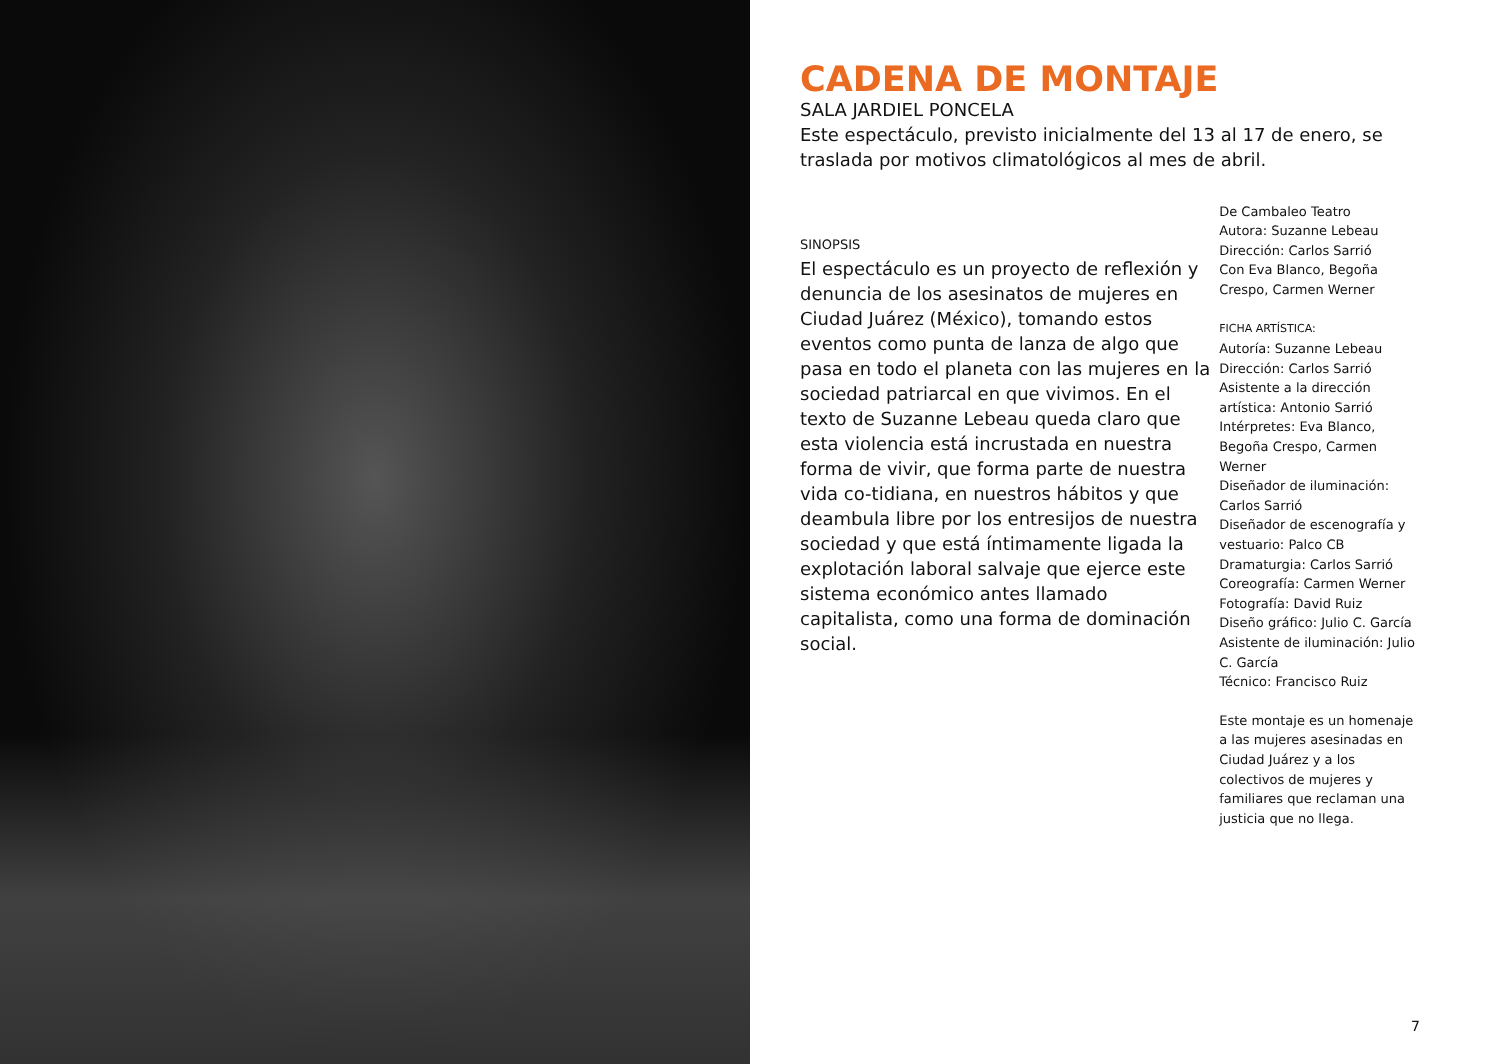CADENA DE MONTAJE
SALA JARDIEL PONCELA
Este espectáculo, previsto inicialmente del 13 al 17 de enero, se traslada por motivos climatológicos al mes de abril.
SINOPSIS
El espectáculo es un proyecto de reflexión y denuncia de los asesinatos de mujeres en Ciudad Juárez (México), tomando estos eventos como punta de lanza de algo que pasa en todo el planeta con las mujeres en la sociedad patriarcal en que vivimos. En el texto de Suzanne Lebeau queda claro que esta violencia está incrustada en nuestra forma de vivir, que forma parte de nuestra vida co-tidiana, en nuestros hábitos y que deambula libre por los entresijos de nuestra sociedad y que está íntimamente ligada la explotación laboral salvaje que ejerce este sistema económico antes llamado capitalista, como una forma de dominación social.
De Cambaleo Teatro
Autora: Suzanne Lebeau
Dirección: Carlos Sarrió
Con Eva Blanco, Begoña Crespo, Carmen Werner
FICHA ARTÍSTICA:
Autoría: Suzanne Lebeau
Dirección: Carlos Sarrió
Asistente a la dirección artística: Antonio Sarrió
Intérpretes: Eva Blanco, Begoña Crespo, Carmen Werner
Diseñador de iluminación: Carlos Sarrió
Diseñador de escenografía y vestuario: Palco CB
Dramaturgia: Carlos Sarrió
Coreografía: Carmen Werner
Fotografía: David Ruiz
Diseño gráfico: Julio C. García
Asistente de iluminación: Julio C. García
Técnico: Francisco Ruiz
Este montaje es un homenaje a las mujeres asesinadas en Ciudad Juárez y a los colectivos de mujeres y familiares que reclaman una justicia que no llega.
7